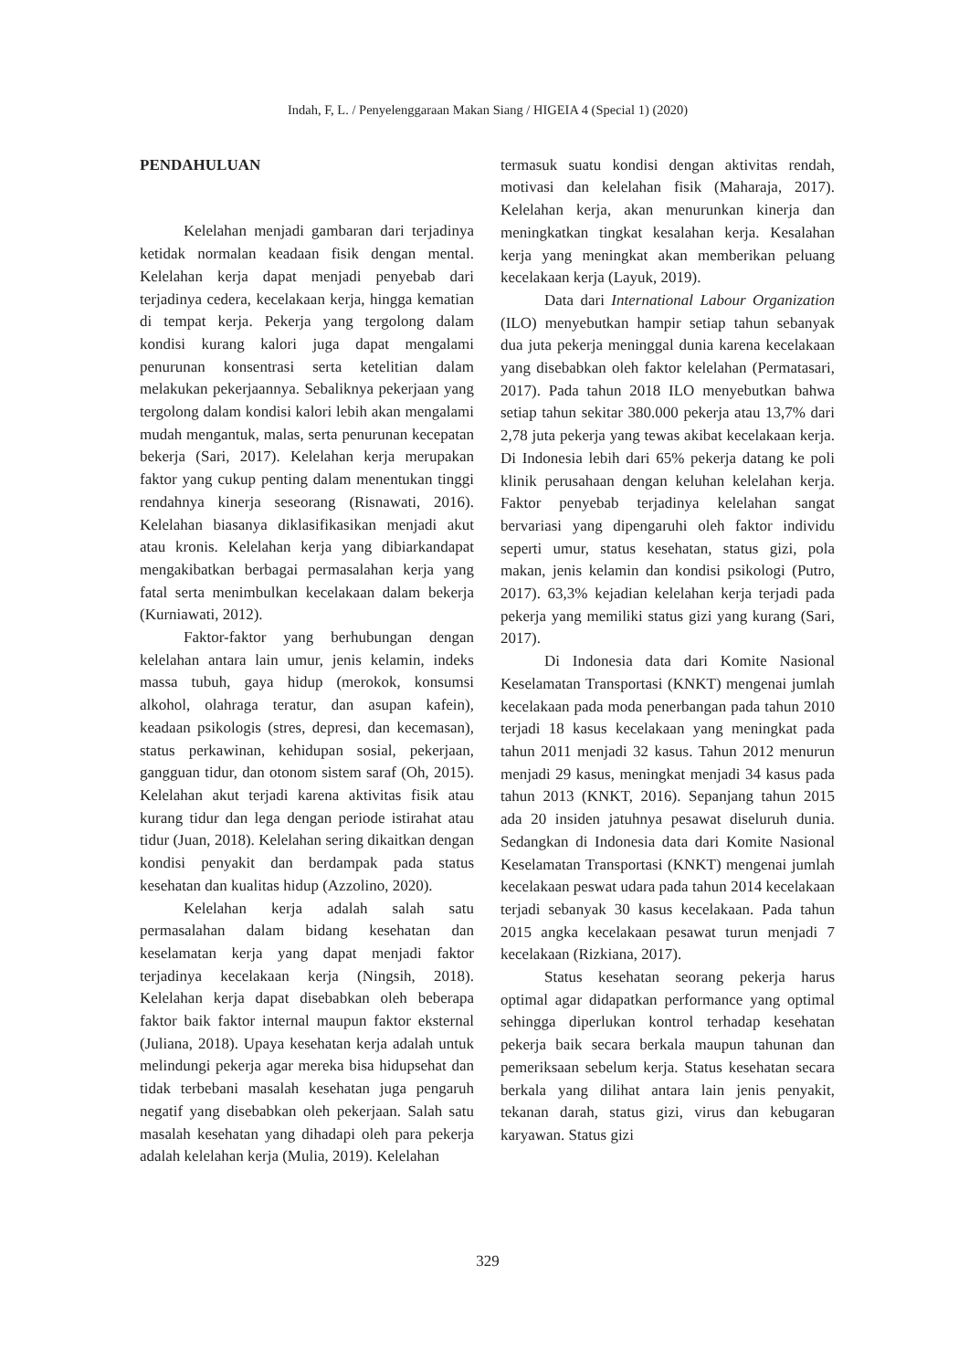Indah, F, L. / Penyelenggaraan Makan Siang / HIGEIA 4 (Special 1) (2020)
PENDAHULUAN
Kelelahan menjadi gambaran dari terjadinya ketidak normalan keadaan fisik dengan mental. Kelelahan kerja dapat menjadi penyebab dari terjadinya cedera, kecelakaan kerja, hingga kematian di tempat kerja. Pekerja yang tergolong dalam kondisi kurang kalori juga dapat mengalami penurunan konsentrasi serta ketelitian dalam melakukan pekerjaannya. Sebaliknya pekerjaan yang tergolong dalam kondisi kalori lebih akan mengalami mudah mengantuk, malas, serta penurunan kecepatan bekerja (Sari, 2017). Kelelahan kerja merupakan faktor yang cukup penting dalam menentukan tinggi rendahnya kinerja seseorang (Risnawati, 2016). Kelelahan biasanya diklasifikasikan menjadi akut atau kronis. Kelelahan kerja yang dibiarkandapat mengakibatkan berbagai permasalahan kerja yang fatal serta menimbulkan kecelakaan dalam bekerja (Kurniawati, 2012).
Faktor-faktor yang berhubungan dengan kelelahan antara lain umur, jenis kelamin, indeks massa tubuh, gaya hidup (merokok, konsumsi alkohol, olahraga teratur, dan asupan kafein), keadaan psikologis (stres, depresi, dan kecemasan), status perkawinan, kehidupan sosial, pekerjaan, gangguan tidur, dan otonom sistem saraf (Oh, 2015). Kelelahan akut terjadi karena aktivitas fisik atau kurang tidur dan lega dengan periode istirahat atau tidur (Juan, 2018). Kelelahan sering dikaitkan dengan kondisi penyakit dan berdampak pada status kesehatan dan kualitas hidup (Azzolino, 2020).
Kelelahan kerja adalah salah satu permasalahan dalam bidang kesehatan dan keselamatan kerja yang dapat menjadi faktor terjadinya kecelakaan kerja (Ningsih, 2018). Kelelahan kerja dapat disebabkan oleh beberapa faktor baik faktor internal maupun faktor eksternal (Juliana, 2018). Upaya kesehatan kerja adalah untuk melindungi pekerja agar mereka bisa hidupsehat dan tidak terbebani masalah kesehatan juga pengaruh negatif yang disebabkan oleh pekerjaan. Salah satu masalah kesehatan yang dihadapi oleh para pekerja adalah kelelahan kerja (Mulia, 2019). Kelelahan
termasuk suatu kondisi dengan aktivitas rendah, motivasi dan kelelahan fisik (Maharaja, 2017). Kelelahan kerja, akan menurunkan kinerja dan meningkatkan tingkat kesalahan kerja. Kesalahan kerja yang meningkat akan memberikan peluang kecelakaan kerja (Layuk, 2019).
Data dari International Labour Organization (ILO) menyebutkan hampir setiap tahun sebanyak dua juta pekerja meninggal dunia karena kecelakaan yang disebabkan oleh faktor kelelahan (Permatasari, 2017). Pada tahun 2018 ILO menyebutkan bahwa setiap tahun sekitar 380.000 pekerja atau 13,7% dari 2,78 juta pekerja yang tewas akibat kecelakaan kerja. Di Indonesia lebih dari 65% pekerja datang ke poli klinik perusahaan dengan keluhan kelelahan kerja. Faktor penyebab terjadinya kelelahan sangat bervariasi yang dipengaruhi oleh faktor individu seperti umur, status kesehatan, status gizi, pola makan, jenis kelamin dan kondisi psikologi (Putro, 2017). 63,3% kejadian kelelahan kerja terjadi pada pekerja yang memiliki status gizi yang kurang (Sari, 2017).
Di Indonesia data dari Komite Nasional Keselamatan Transportasi (KNKT) mengenai jumlah kecelakaan pada moda penerbangan pada tahun 2010 terjadi 18 kasus kecelakaan yang meningkat pada tahun 2011 menjadi 32 kasus. Tahun 2012 menurun menjadi 29 kasus, meningkat menjadi 34 kasus pada tahun 2013 (KNKT, 2016). Sepanjang tahun 2015 ada 20 insiden jatuhnya pesawat diseluruh dunia. Sedangkan di Indonesia data dari Komite Nasional Keselamatan Transportasi (KNKT) mengenai jumlah kecelakaan peswat udara pada tahun 2014 kecelakaan terjadi sebanyak 30 kasus kecelakaan. Pada tahun 2015 angka kecelakaan pesawat turun menjadi 7 kecelakaan (Rizkiana, 2017).
Status kesehatan seorang pekerja harus optimal agar didapatkan performance yang optimal sehingga diperlukan kontrol terhadap kesehatan pekerja baik secara berkala maupun tahunan dan pemeriksaan sebelum kerja. Status kesehatan secara berkala yang dilihat antara lain jenis penyakit, tekanan darah, status gizi, virus dan kebugaran karyawan. Status gizi
329